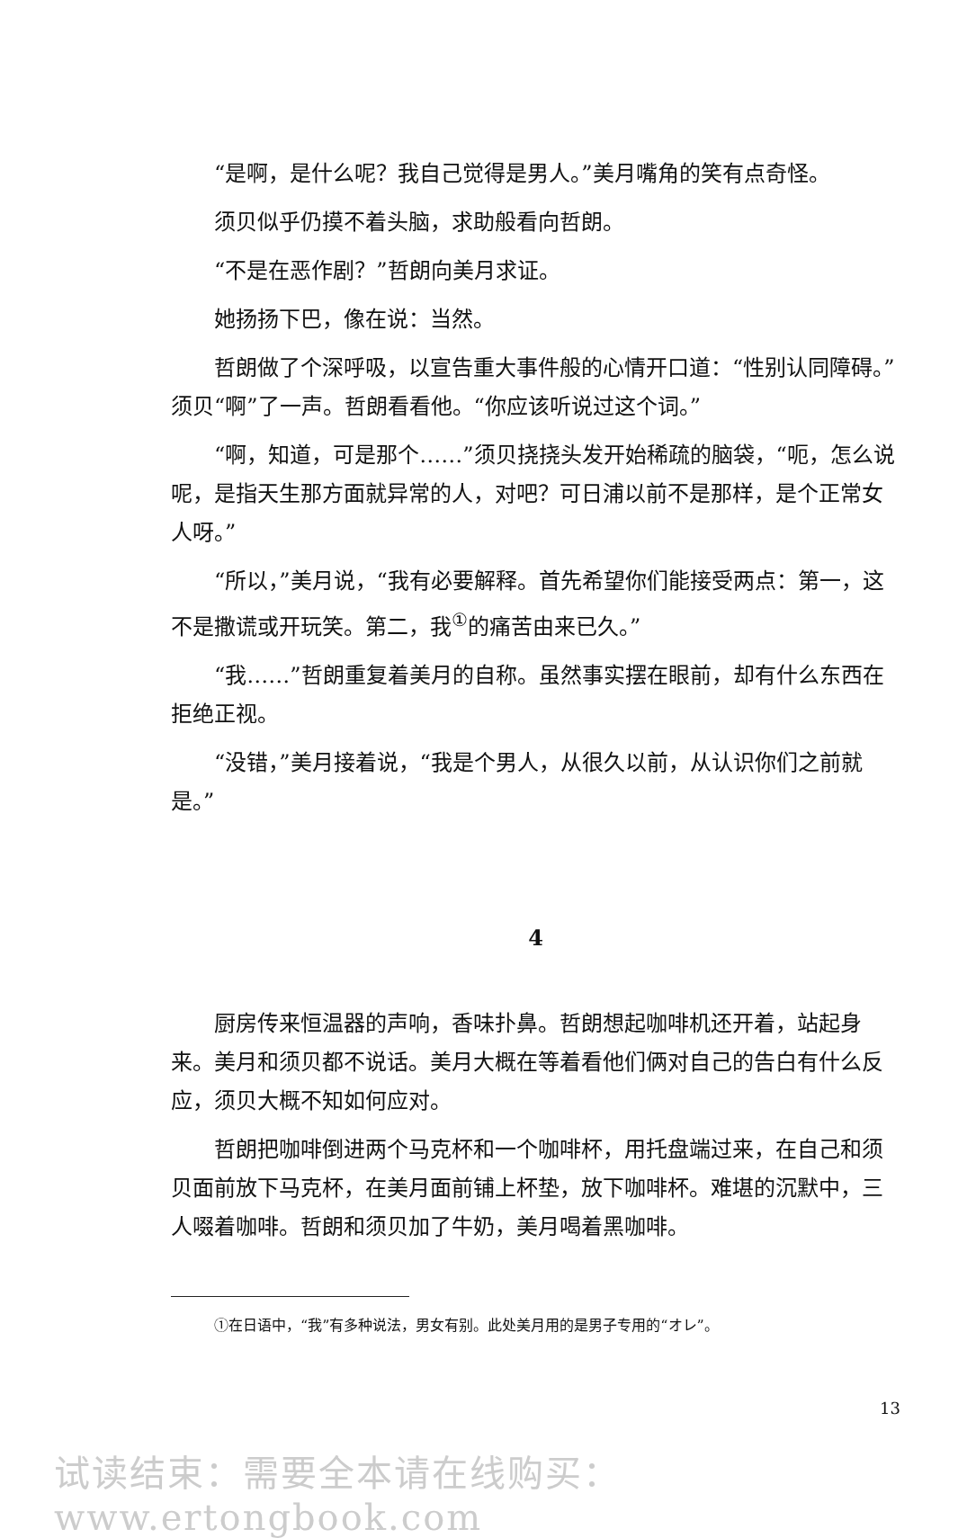“是啊，是什么呢？我自己觉得是男人。”美月嘴角的笑有点奇怪。
须贝似乎仍摸不着头脑，求助般看向哲朗。
“不是在恶作剧？”哲朗向美月求证。
她扬扬下巴，像在说：当然。
哲朗做了个深呼吸，以宣告重大事件般的心情开口道：“性别认同障碍。”须贝“啊”了一声。哲朗看看他。“你应该听说过这个词。”
“啊，知道，可是那个……”须贝挠挠头发开始稀疏的脑袋，“呃，怎么说呢，是指天生那方面就异常的人，对吧？可日浦以前不是那样，是个正常女人呀。”
“所以，”美月说，“我有必要解释。首先希望你们能接受两点：第一，这不是撒谎或开玩笑。第二，我<sup>①</sup>的痛苦由来已久。”
“我……”哲朗重复着美月的自称。虽然事实摆在眼前，却有什么东西在拒绝正视。
“没错，”美月接着说，“我是个男人，从很久以前，从认识你们之前就是。”
4
厨房传来恒温器的声响，香味扑鼻。哲朗想起咖啡机还开着，站起身来。美月和须贝都不说话。美月大概在等着看他们俩对自己的告白有什么反应，须贝大概不知如何应对。
哲朗把咖啡倒进两个马克杯和一个咖啡杯，用托盘端过来，在自己和须贝面前放下马克杯，在美月面前铺上杯垫，放下咖啡杯。难堪的沉默中，三人啜着咖啡。哲朗和须贝加了牛奶，美月喝着黑咖啡。
①在日语中，“我”有多种说法，男女有别。此处美月用的是男子专用的“オレ”。
13
试读结束：需要全本请在线购买： www.ertongbook.com